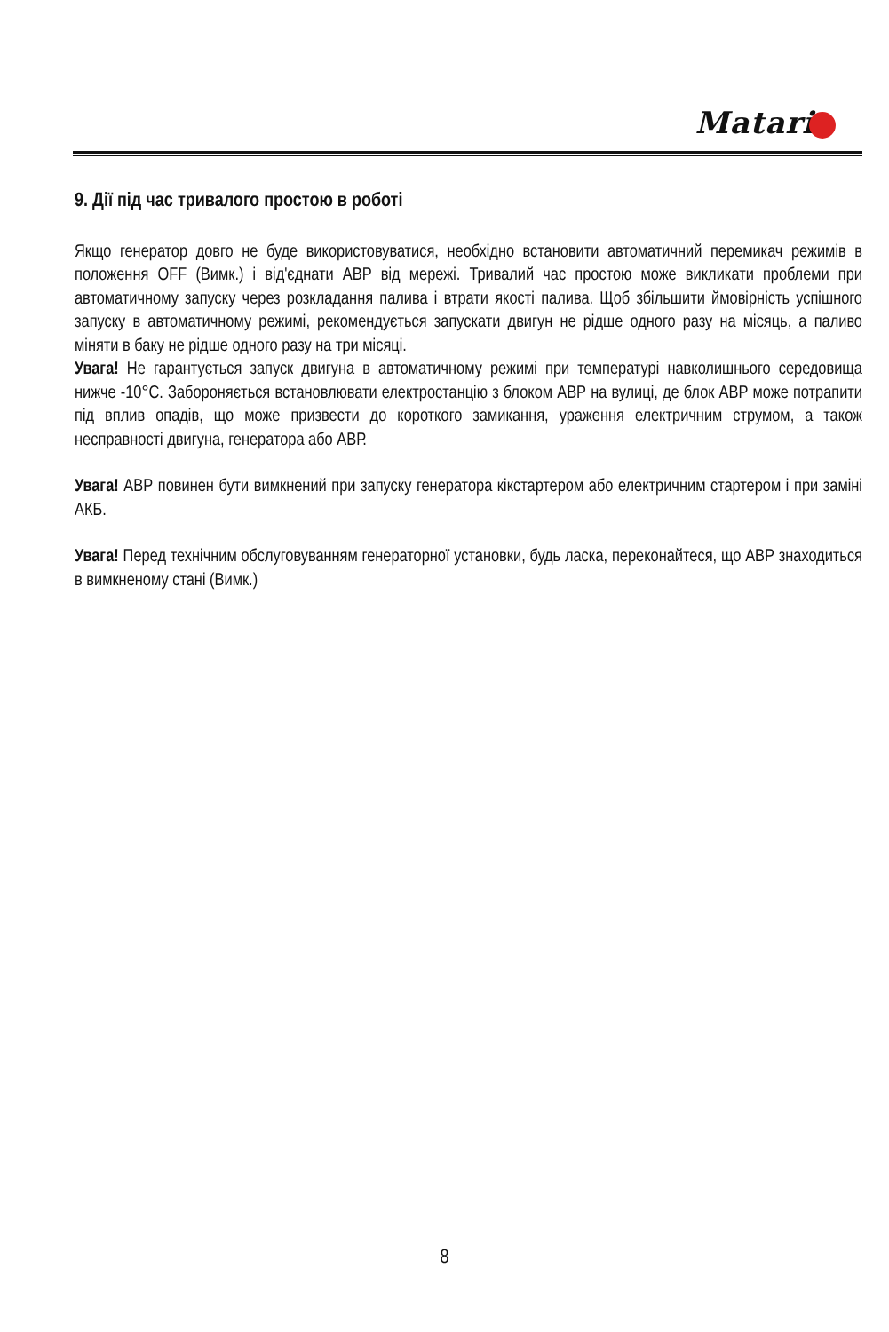Matari
9. Дії під час тривалого простою в роботі
Якщо генератор довго не буде використовуватися, необхідно встановити автоматичний перемикач режимів в положення OFF (Вимк.) і від'єднати АВР від мережі. Тривалий час простою може викликати проблеми при автоматичному запуску через розкладання палива і втрати якості палива. Щоб збільшити ймовірність успішного запуску в автоматичному режимі, рекомендується запускати двигун не рідше одного разу на місяць, а паливо міняти в баку не рідше одного разу на три місяці.
Увага! Не гарантується запуск двигуна в автоматичному режимі при температурі навколишнього середовища нижче -10°С. Забороняється встановлювати електростанцію з блоком АВР на вулиці, де блок АВР може потрапити під вплив опадів, що може призвести до короткого замикання, ураження електричним струмом, а також несправності двигуна, генератора або АВР.
Увага! АВР повинен бути вимкнений при запуску генератора кікстартером або електричним стартером і при заміні АКБ.
Увага! Перед технічним обслуговуванням генераторної установки, будь ласка, переконайтеся, що АВР знаходиться в вимкненому стані (Вимк.)
8